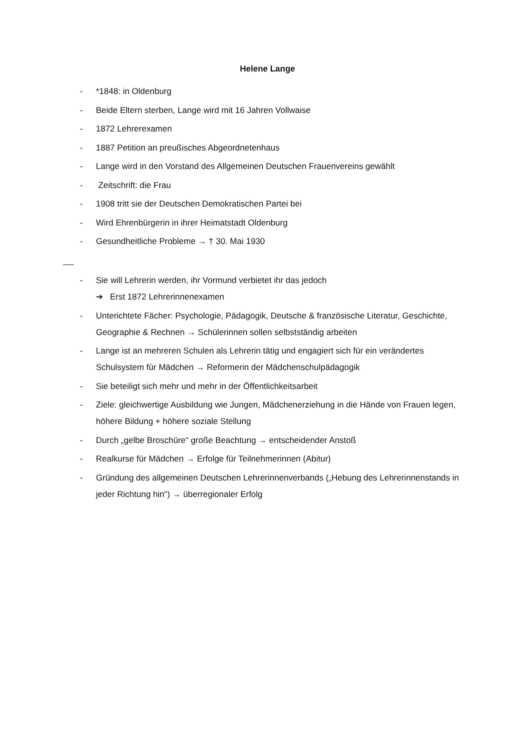Helene Lange
- *1848: in Oldenburg
- Beide Eltern sterben, Lange wird mit 16 Jahren Vollwaise
- 1872 Lehrerexamen
- 1887 Petition an preußisches Abgeordnetenhaus
- Lange wird in den Vorstand des Allgemeinen Deutschen Frauenvereins gewählt
- Zeitschrift: die Frau
- 1908 tritt sie der Deutschen Demokratischen Partei bei
- Wird Ehrenbürgerin in ihrer Heimatstadt Oldenburg
- Gesundheitliche Probleme → † 30. Mai 1930
- Sie will Lehrerin werden, ihr Vormund verbietet ihr das jedoch
➔ Erst 1872 Lehrerinnenexamen
- Unterichtete Fächer: Psychologie, Pädagogik, Deutsche & französische Literatur, Geschichte, Geographie & Rechnen → Schülerinnen sollen selbstständig arbeiten
- Lange ist an mehreren Schulen als Lehrerin tätig und engagiert sich für ein verändertes Schulsystem für Mädchen → Reformerin der Mädchenschulpädagogik
- Sie beteiligt sich mehr und mehr in der Öffentlichkeitsarbeit
- Ziele: gleichwertige Ausbildung wie Jungen, Mädchenerziehung in die Hände von Frauen legen, höhere Bildung + höhere soziale Stellung
- Durch „gelbe Broschüre“ große Beachtung → entscheidender Anstoß
- Realkurse für Mädchen → Erfolge für Teilnehmerinnen (Abitur)
- Gründung des allgemeinen Deutschen Lehrerinnenverbands („Hebung des Lehrerinnenstands in jeder Richtung hin“) → überregionaler Erfolg